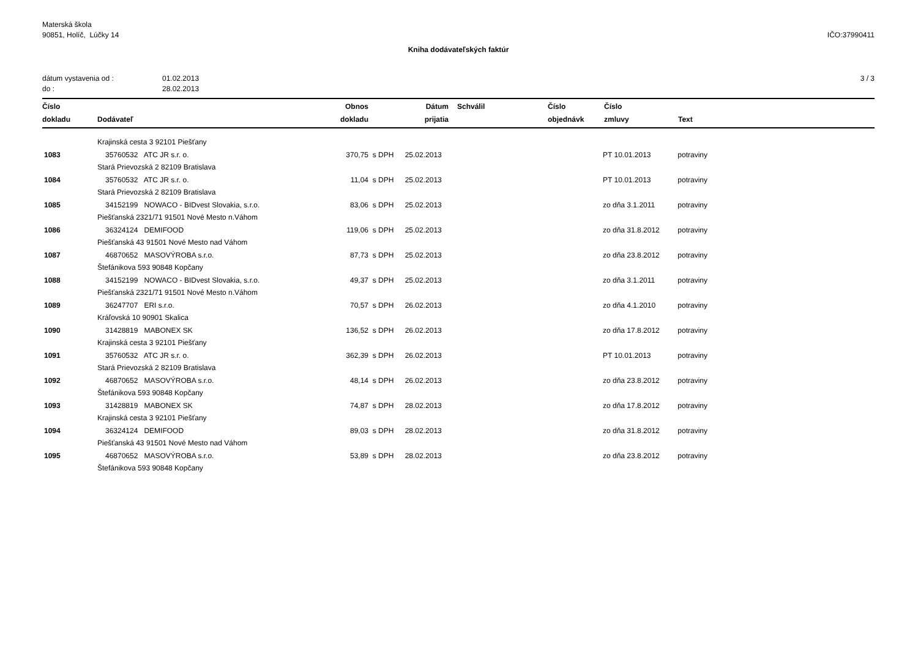Materská škola
90851, Holíč, Lúčky 14
IČO:37990411
Kniha dodávateľských faktúr
dátum vystavenia od :
do :
01.02.2013
28.02.2013
3 / 3
| Číslo dokladu | Dodávateľ | Obnos dokladu | | Dátum prijatia | Schválil | Číslo objednávk | Číslo zmluvy | Text |
| --- | --- | --- | --- | --- | --- | --- | --- | --- |
| | Krajinská cesta 3 92101 Piešťany | | | | | | | |
| 1083 | 35760532 ATC JR s.r. o. | 370,75 | s DPH | 25.02.2013 | | | PT 10.01.2013 | potraviny |
| | Stará Prievozská 2 82109 Bratislava | | | | | | | |
| 1084 | 35760532 ATC JR s.r. o. | 11,04 | s DPH | 25.02.2013 | | | PT 10.01.2013 | potraviny |
| | Stará Prievozská 2 82109 Bratislava | | | | | | | |
| 1085 | 34152199 NOWACO - BIDvest Slovakia, s.r.o. | 83,06 | s DPH | 25.02.2013 | | | zo dňa 3.1.2011 | potraviny |
| | Piešťanská 2321/71 91501 Nové Mesto n.Váhom | | | | | | | |
| 1086 | 36324124 DEMIFOOD | 119,06 | s DPH | 25.02.2013 | | | zo dňa 31.8.2012 | potraviny |
| | Piešťanská 43 91501 Nové Mesto nad Váhom | | | | | | | |
| 1087 | 46870652 MASOVÝROBA s.r.o. | 87,73 | s DPH | 25.02.2013 | | | zo dňa 23.8.2012 | potraviny |
| | Štefánikova 593 90848 Kopčany | | | | | | | |
| 1088 | 34152199 NOWACO - BIDvest Slovakia, s.r.o. | 49,37 | s DPH | 25.02.2013 | | | zo dňa 3.1.2011 | potraviny |
| | Piešťanská 2321/71 91501 Nové Mesto n.Váhom | | | | | | | |
| 1089 | 36247707 ERI s.r.o. | 70,57 | s DPH | 26.02.2013 | | | zo dňa 4.1.2010 | potraviny |
| | Kráľovská 10 90901 Skalica | | | | | | | |
| 1090 | 31428819 MABONEX SK | 136,52 | s DPH | 26.02.2013 | | | zo dňa 17.8.2012 | potraviny |
| | Krajinská cesta 3 92101 Piešťany | | | | | | | |
| 1091 | 35760532 ATC JR s.r. o. | 362,39 | s DPH | 26.02.2013 | | | PT 10.01.2013 | potraviny |
| | Stará Prievozská 2 82109 Bratislava | | | | | | | |
| 1092 | 46870652 MASOVÝROBA s.r.o. | 48,14 | s DPH | 26.02.2013 | | | zo dňa 23.8.2012 | potraviny |
| | Štefánikova 593 90848 Kopčany | | | | | | | |
| 1093 | 31428819 MABONEX SK | 74,87 | s DPH | 28.02.2013 | | | zo dňa 17.8.2012 | potraviny |
| | Krajinská cesta 3 92101 Piešťany | | | | | | | |
| 1094 | 36324124 DEMIFOOD | 89,03 | s DPH | 28.02.2013 | | | zo dňa 31.8.2012 | potraviny |
| | Piešťanská 43 91501 Nové Mesto nad Váhom | | | | | | | |
| 1095 | 46870652 MASOVÝROBA s.r.o. | 53,89 | s DPH | 28.02.2013 | | | zo dňa 23.8.2012 | potraviny |
| | Štefánikova 593 90848 Kopčany | | | | | | | |